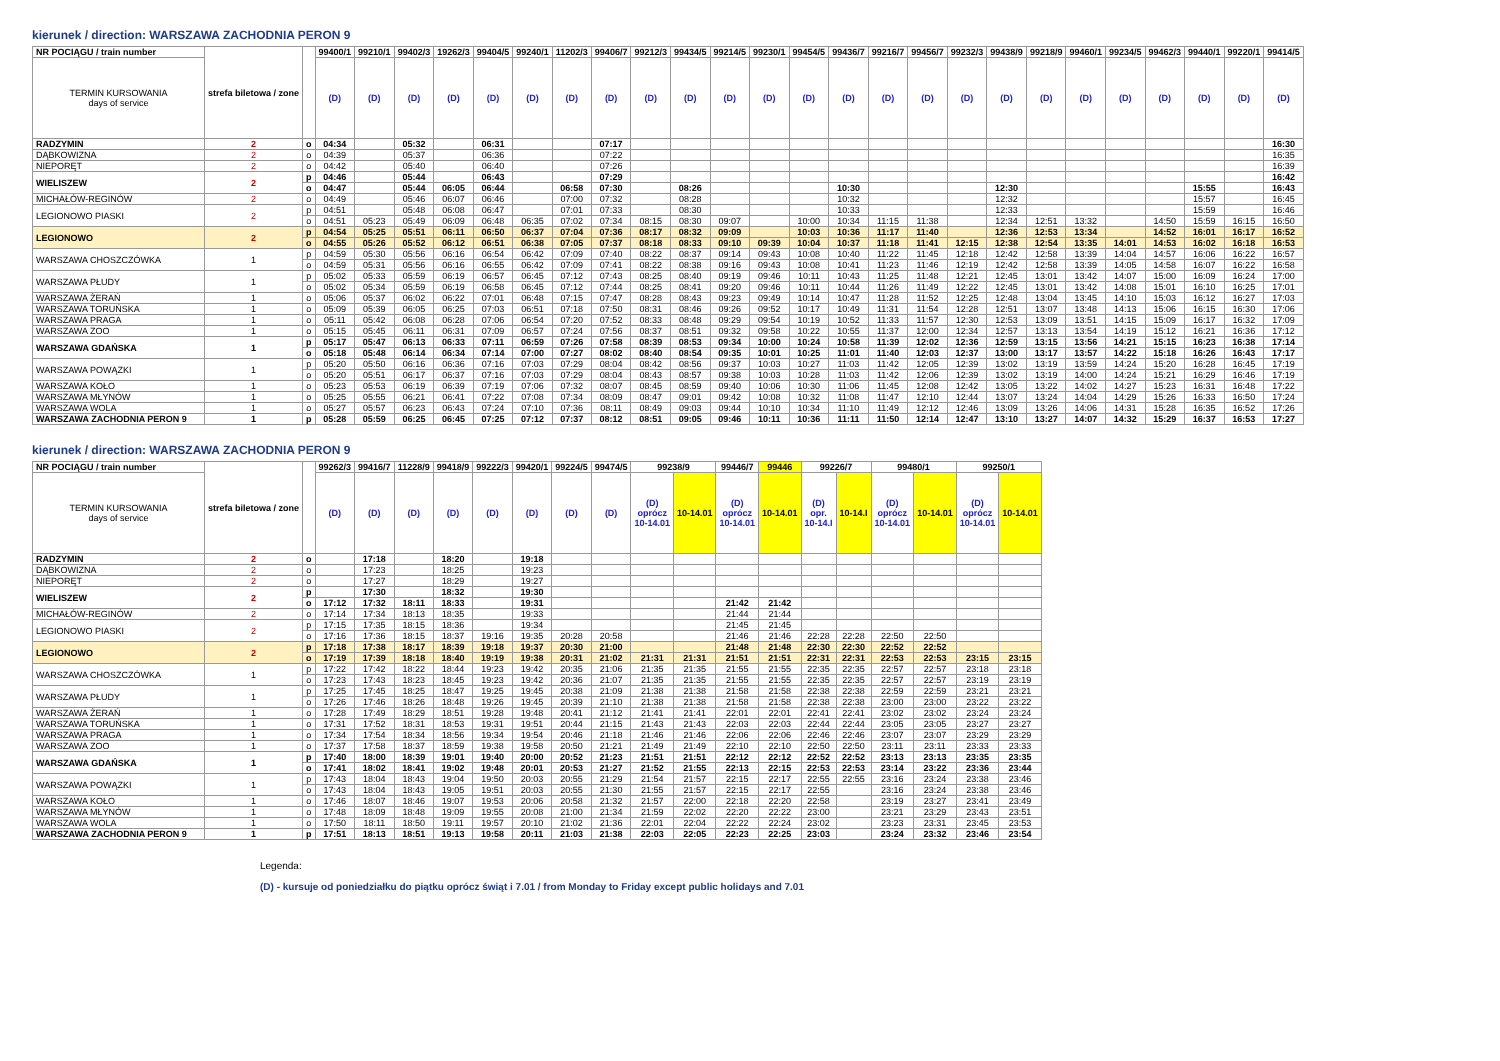kierunek / direction: WARSZAWA ZACHODNIA PERON 9
| NR POCIĄGU / train number | strefa biletowa / zone | | 99400/1 | 99210/1 | 99402/3 | 19262/3 | 99404/5 | 99240/1 | 11202/3 | 99406/7 | 99212/3 | 99434/5 | 99214/5 | 99230/1 | 99454/5 | 99436/7 | 99216/7 | 99456/7 | 99232/3 | 99438/9 | 99218/9 | 99460/1 | 99234/5 | 99462/3 | 99440/1 | 99220/1 | 99414/5 |
| --- | --- | --- | --- | --- | --- | --- | --- | --- | --- | --- | --- | --- | --- | --- | --- | --- | --- | --- | --- | --- | --- | --- | --- | --- | --- | --- | --- |
| TERMIN KURSOWANIA days of service | | | (D) | (D) | (D) | (D) | (D) | (D) | (D) | (D) | (D) | (D) | (D) | (D) | (D) | (D) | (D) | (D) | (D) | (D) | (D) | (D) | (D) | (D) | (D) | (D) | (D) |
| RADZYMIN | 2 | o | 04:34 | | 05:32 | | 06:31 | | | 07:17 | | | | | | | | | | | | | | | | | 16:30 |
| DĄBKOWIZNA | 2 | o | 04:39 | | 05:37 | | 06:36 | | | 07:22 | | | | | | | | | | | | | | | | | 16:35 |
| NIEPORĘT | 2 | o | 04:42 | | 05:40 | | 06:40 | | | 07:26 | | | | | | | | | | | | | | | | | 16:39 |
| WIELISZEW | 2 | p | 04:46 | | 05:44 | | 06:43 | | | 07:29 | | | | | | | | | | | | | | | | | 16:42 |
| | | o | 04:47 | | 05:44 | 06:05 | 06:44 | | 06:58 | 07:30 | | 08:26 | | | | 10:30 | | | | 12:30 | | | | | 15:55 | | 16:43 |
| MICHAŁÓW-REGINÓW | 2 | o | 04:49 | | 05:46 | 06:07 | 06:46 | | 07:00 | 07:32 | | 08:28 | | | | 10:32 | | | | 12:32 | | | | | 15:57 | | 16:45 |
| LEGIONOWO PIASKI | 2 | p | 04:51 | | 05:48 | 06:08 | 06:47 | | 07:01 | 07:33 | | 08:30 | | | | 10:33 | | | | 12:33 | | | | | 15:59 | | 16:46 |
| | | o | 04:51 | 05:23 | 05:49 | 06:09 | 06:48 | 06:35 | 07:02 | 07:34 | 08:15 | 08:30 | 09:07 | | 10:00 | 10:34 | 11:15 | 11:38 | | 12:34 | 12:51 | 13:32 | | 14:50 | 15:59 | 16:15 | 16:50 |
| LEGIONOWO | 2 | p | 04:54 | 05:25 | 05:51 | 06:11 | 06:50 | 06:37 | 07:04 | 07:36 | 08:17 | 08:32 | 09:09 | | 10:03 | 10:36 | 11:17 | 11:40 | | 12:36 | 12:53 | 13:34 | | 14:52 | 16:01 | 16:17 | 16:52 |
| | | o | 04:55 | 05:26 | 05:52 | 06:12 | 06:51 | 06:38 | 07:05 | 07:37 | 08:18 | 08:33 | 09:10 | 09:39 | 10:04 | 10:37 | 11:18 | 11:41 | 12:15 | 12:38 | 12:54 | 13:35 | 14:01 | 14:53 | 16:02 | 16:18 | 16:53 |
| WARSZAWA CHOSZCZÓWKA | 1 | p | 04:59 | 05:30 | 05:56 | 06:16 | 06:54 | 06:42 | 07:09 | 07:40 | 08:22 | 08:37 | 09:14 | 09:43 | 10:08 | 10:40 | 11:22 | 11:45 | 12:18 | 12:42 | 12:58 | 13:39 | 14:04 | 14:57 | 16:06 | 16:22 | 16:57 |
| | | o | 04:59 | 05:31 | 05:56 | 06:16 | 06:55 | 06:42 | 07:09 | 07:41 | 08:22 | 08:38 | 09:16 | 09:43 | 10:08 | 10:41 | 11:23 | 11:46 | 12:19 | 12:42 | 12:58 | 13:39 | 14:05 | 14:58 | 16:07 | 16:22 | 16:58 |
| WARSZAWA PŁUDY | 1 | p | 05:02 | 05:33 | 05:59 | 06:19 | 06:57 | 06:45 | 07:12 | 07:43 | 08:25 | 08:40 | 09:19 | 09:46 | 10:11 | 10:43 | 11:25 | 11:48 | 12:21 | 12:45 | 13:01 | 13:42 | 14:07 | 15:00 | 16:09 | 16:24 | 17:00 |
| | | o | 05:02 | 05:34 | 05:59 | 06:19 | 06:58 | 06:45 | 07:12 | 07:44 | 08:25 | 08:41 | 09:20 | 09:46 | 10:11 | 10:44 | 11:26 | 11:49 | 12:22 | 12:45 | 13:01 | 13:42 | 14:08 | 15:01 | 16:10 | 16:25 | 17:01 |
| WARSZAWA ŻERAŃ | 1 | o | 05:06 | 05:37 | 06:02 | 06:22 | 07:01 | 06:48 | 07:15 | 07:47 | 08:28 | 08:43 | 09:23 | 09:49 | 10:14 | 10:47 | 11:28 | 11:52 | 12:25 | 12:48 | 13:04 | 13:45 | 14:10 | 15:03 | 16:12 | 16:27 | 17:03 |
| WARSZAWA TORUŃSKA | 1 | o | 05:09 | 05:39 | 06:05 | 06:25 | 07:03 | 06:51 | 07:18 | 07:50 | 08:31 | 08:46 | 09:26 | 09:52 | 10:17 | 10:49 | 11:31 | 11:54 | 12:28 | 12:51 | 13:07 | 13:48 | 14:13 | 15:06 | 16:15 | 16:30 | 17:06 |
| WARSZAWA PRAGA | 1 | o | 05:11 | 05:42 | 06:08 | 06:28 | 07:06 | 06:54 | 07:20 | 07:52 | 08:33 | 08:48 | 09:29 | 09:54 | 10:19 | 10:52 | 11:33 | 11:57 | 12:30 | 12:53 | 13:09 | 13:51 | 14:15 | 15:09 | 16:17 | 16:32 | 17:09 |
| WARSZAWA ZOO | 1 | o | 05:15 | 05:45 | 06:11 | 06:31 | 07:09 | 06:57 | 07:24 | 07:56 | 08:37 | 08:51 | 09:32 | 09:58 | 10:22 | 10:55 | 11:37 | 12:00 | 12:34 | 12:57 | 13:13 | 13:54 | 14:19 | 15:12 | 16:21 | 16:36 | 17:12 |
| WARSZAWA GDAŃSKA | 1 | p | 05:17 | 05:47 | 06:13 | 06:33 | 07:11 | 06:59 | 07:26 | 07:58 | 08:39 | 08:53 | 09:34 | 10:00 | 10:24 | 10:58 | 11:39 | 12:02 | 12:36 | 12:59 | 13:15 | 13:56 | 14:21 | 15:15 | 16:23 | 16:38 | 17:14 |
| | | o | 05:18 | 05:48 | 06:14 | 06:34 | 07:14 | 07:00 | 07:27 | 08:02 | 08:40 | 08:54 | 09:35 | 10:01 | 10:25 | 11:01 | 11:40 | 12:03 | 12:37 | 13:00 | 13:17 | 13:57 | 14:22 | 15:18 | 16:26 | 16:43 | 17:17 |
| WARSZAWA POWĄZKI | 1 | p | 05:20 | 05:50 | 06:16 | 06:36 | 07:16 | 07:03 | 07:29 | 08:04 | 08:42 | 08:56 | 09:37 | 10:03 | 10:27 | 11:03 | 11:42 | 12:05 | 12:39 | 13:02 | 13:19 | 13:59 | 14:24 | 15:20 | 16:28 | 16:45 | 17:19 |
| | | o | 05:20 | 05:51 | 06:17 | 06:37 | 07:16 | 07:03 | 07:29 | 08:04 | 08:43 | 08:57 | 09:38 | 10:03 | 10:28 | 11:03 | 11:42 | 12:06 | 12:39 | 13:02 | 13:19 | 14:00 | 14:24 | 15:21 | 16:29 | 16:46 | 17:19 |
| WARSZAWA KOŁO | 1 | o | 05:23 | 05:53 | 06:19 | 06:39 | 07:19 | 07:06 | 07:32 | 08:07 | 08:45 | 08:59 | 09:40 | 10:06 | 10:30 | 11:06 | 11:45 | 12:08 | 12:42 | 13:05 | 13:22 | 14:02 | 14:27 | 15:23 | 16:31 | 16:48 | 17:22 |
| WARSZAWA MŁYNÓW | 1 | o | 05:25 | 05:55 | 06:21 | 06:41 | 07:22 | 07:08 | 07:34 | 08:09 | 08:47 | 09:01 | 09:42 | 10:08 | 10:32 | 11:08 | 11:47 | 12:10 | 12:44 | 13:07 | 13:24 | 14:04 | 14:29 | 15:26 | 16:33 | 16:50 | 17:24 |
| WARSZAWA WOLA | 1 | o | 05:27 | 05:57 | 06:23 | 06:43 | 07:24 | 07:10 | 07:36 | 08:11 | 08:49 | 09:03 | 09:44 | 10:10 | 10:34 | 11:10 | 11:49 | 12:12 | 12:46 | 13:09 | 13:26 | 14:06 | 14:31 | 15:28 | 16:35 | 16:52 | 17:26 |
| WARSZAWA ZACHODNIA PERON 9 | 1 | p | 05:28 | 05:59 | 06:25 | 06:45 | 07:25 | 07:12 | 07:37 | 08:12 | 08:51 | 09:05 | 09:46 | 10:11 | 10:36 | 11:11 | 11:50 | 12:14 | 12:47 | 13:10 | 13:27 | 14:07 | 14:32 | 15:29 | 16:37 | 16:53 | 17:27 |
kierunek / direction: WARSZAWA ZACHODNIA PERON 9
| NR POCIĄGU / train number | strefa biletowa / zone | | 99262/3 | 99416/7 | 11228/9 | 99418/9 | 99222/3 | 99420/1 | 99224/5 | 99474/5 | 99238/9 | | 99446/7 | 99446 | 99226/7 | | 99480/1 | | 99250/1 | |
| --- | --- | --- | --- | --- | --- | --- | --- | --- | --- | --- | --- | --- | --- | --- | --- | --- | --- | --- | --- | --- |
| TERMIN KURSOWANIA days of service | | | (D) | (D) | (D) | (D) | (D) | (D) | (D) | (D) | (D) oprócz 10-14.01 | 10-14.01 | (D) oprócz 10-14.01 | 10-14.01 | (D) opr. 10-14.I | 10-14.I | (D) oprócz 10-14.01 | 10-14.01 | (D) oprócz 10-14.01 | 10-14.01 |
| RADZYMIN | 2 | o | | 17:18 | | 18:20 | | 19:18 | | | | | | | | | | | | |
| DĄBKOWIZNA | 2 | o | | 17:23 | | 18:25 | | 19:23 | | | | | | | | | | | | |
| NIEPORĘT | 2 | o | | 17:27 | | 18:29 | | 19:27 | | | | | | | | | | | | |
| WIELISZEW | 2 | p | | 17:30 | | 18:32 | | 19:30 | | | | | | | | | | | | |
| | | o | 17:12 | 17:32 | 18:11 | 18:33 | | 19:31 | | | | | 21:42 | 21:42 | | | | | | |
| MICHAŁÓW-REGINÓW | 2 | o | 17:14 | 17:34 | 18:13 | 18:35 | | 19:33 | | | | | 21:44 | 21:44 | | | | | | |
| LEGIONOWO PIASKI | 2 | p | 17:15 | 17:35 | 18:15 | 18:36 | | 19:34 | | | | | 21:45 | 21:45 | | | | | | |
| | | o | 17:16 | 17:36 | 18:15 | 18:37 | 19:16 | 19:35 | 20:28 | 20:58 | | | 21:46 | 21:46 | 22:28 | 22:28 | 22:50 | 22:50 | | |
| LEGIONOWO | 2 | p | 17:18 | 17:38 | 18:17 | 18:39 | 19:18 | 19:37 | 20:30 | 21:00 | | | 21:48 | 21:48 | 22:30 | 22:30 | 22:52 | 22:52 | | |
| | | o | 17:19 | 17:39 | 18:18 | 18:40 | 19:19 | 19:38 | 20:31 | 21:02 | 21:31 | 21:31 | 21:51 | 21:51 | 22:31 | 22:31 | 22:53 | 22:53 | 23:15 | 23:15 |
| WARSZAWA CHOSZCZÓWKA | 1 | p | 17:22 | 17:42 | 18:22 | 18:44 | 19:23 | 19:42 | 20:35 | 21:06 | 21:35 | 21:35 | 21:55 | 21:55 | 22:35 | 22:35 | 22:57 | 22:57 | 23:18 | 23:18 |
| | | o | 17:23 | 17:43 | 18:23 | 18:45 | 19:23 | 19:42 | 20:36 | 21:07 | 21:35 | 21:35 | 21:55 | 21:55 | 22:35 | 22:35 | 22:57 | 22:57 | 23:19 | 23:19 |
| WARSZAWA PŁUDY | 1 | p | 17:25 | 17:45 | 18:25 | 18:47 | 19:25 | 19:45 | 20:38 | 21:09 | 21:38 | 21:38 | 21:58 | 21:58 | 22:38 | 22:38 | 22:59 | 22:59 | 23:21 | 23:21 |
| | | o | 17:26 | 17:46 | 18:26 | 18:48 | 19:26 | 19:45 | 20:39 | 21:10 | 21:38 | 21:38 | 21:58 | 21:58 | 22:38 | 22:38 | 23:00 | 23:00 | 23:22 | 23:22 |
| WARSZAWA ŻERAŃ | 1 | o | 17:28 | 17:49 | 18:29 | 18:51 | 19:28 | 19:48 | 20:41 | 21:12 | 21:41 | 21:41 | 22:01 | 22:01 | 22:41 | 22:41 | 23:02 | 23:02 | 23:24 | 23:24 |
| WARSZAWA TORUŃSKA | 1 | o | 17:31 | 17:52 | 18:31 | 18:53 | 19:31 | 19:51 | 20:44 | 21:15 | 21:43 | 21:43 | 22:03 | 22:03 | 22:44 | 22:44 | 23:05 | 23:05 | 23:27 | 23:27 |
| WARSZAWA PRAGA | 1 | o | 17:34 | 17:54 | 18:34 | 18:56 | 19:34 | 19:54 | 20:46 | 21:18 | 21:46 | 21:46 | 22:06 | 22:06 | 22:46 | 22:46 | 23:07 | 23:07 | 23:29 | 23:29 |
| WARSZAWA ZOO | 1 | o | 17:37 | 17:58 | 18:37 | 18:59 | 19:38 | 19:58 | 20:50 | 21:21 | 21:49 | 21:49 | 22:10 | 22:10 | 22:50 | 22:50 | 23:11 | 23:11 | 23:33 | 23:33 |
| WARSZAWA GDAŃSKA | 1 | p | 17:40 | 18:00 | 18:39 | 19:01 | 19:40 | 20:00 | 20:52 | 21:23 | 21:51 | 21:51 | 22:12 | 22:12 | 22:52 | 22:52 | 23:13 | 23:13 | 23:35 | 23:35 |
| | | o | 17:41 | 18:02 | 18:41 | 19:02 | 19:48 | 20:01 | 20:53 | 21:27 | 21:52 | 21:55 | 22:13 | 22:15 | 22:53 | 22:53 | 23:14 | 23:22 | 23:36 | 23:44 |
| WARSZAWA POWĄZKI | 1 | p | 17:43 | 18:04 | 18:43 | 19:04 | 19:50 | 20:03 | 20:55 | 21:29 | 21:54 | 21:57 | 22:15 | 22:17 | 22:55 | 22:55 | 23:16 | 23:24 | 23:38 | 23:46 |
| | | o | 17:43 | 18:04 | 18:43 | 19:05 | 19:51 | 20:03 | 20:55 | 21:30 | 21:55 | 21:57 | 22:15 | 22:17 | 22:55 | | 23:16 | 23:24 | 23:38 | 23:46 |
| WARSZAWA KOŁO | 1 | o | 17:46 | 18:07 | 18:46 | 19:07 | 19:53 | 20:06 | 20:58 | 21:32 | 21:57 | 22:00 | 22:18 | 22:20 | 22:58 | | 23:19 | 23:27 | 23:41 | 23:49 |
| WARSZAWA MŁYNÓW | 1 | o | 17:48 | 18:09 | 18:48 | 19:09 | 19:55 | 20:08 | 21:00 | 21:34 | 21:59 | 22:02 | 22:20 | 22:22 | 23:00 | | 23:21 | 23:29 | 23:43 | 23:51 |
| WARSZAWA WOLA | 1 | o | 17:50 | 18:11 | 18:50 | 19:11 | 19:57 | 20:10 | 21:02 | 21:36 | 22:01 | 22:04 | 22:22 | 22:24 | 23:02 | | 23:23 | 23:31 | 23:45 | 23:53 |
| WARSZAWA ZACHODNIA PERON 9 | 1 | p | 17:51 | 18:13 | 18:51 | 19:13 | 19:58 | 20:11 | 21:03 | 21:38 | 22:03 | 22:05 | 22:23 | 22:25 | 23:03 | | 23:24 | 23:32 | 23:46 | 23:54 |
Legenda:
(D) - kursuje od poniedziałku do piątku oprócz świąt i 7.01 / from Monday to Friday except public holidays and 7.01